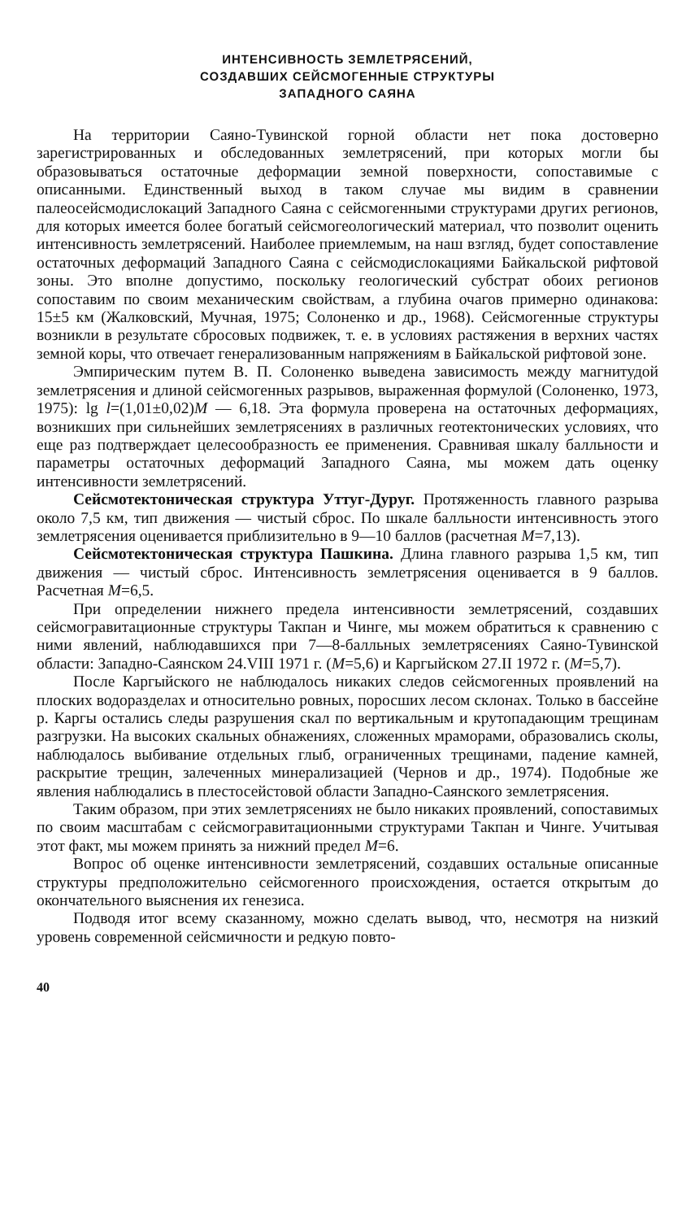ИНТЕНСИВНОСТЬ ЗЕМЛЕТРЯСЕНИЙ,
СОЗДАВШИХ СЕЙСМОГЕННЫЕ СТРУКТУРЫ
ЗАПАДНОГО САЯНА
На территории Саяно-Тувинской горной области нет пока достоверно зарегистрированных и обследованных землетрясений, при которых могли бы образовываться остаточные деформации земной поверхности, сопоставимые с описанными. Единственный выход в таком случае мы видим в сравнении палеосейсмодислокаций Западного Саяна с сейсмогенными структурами других регионов, для которых имеется более богатый сейсмогеологический материал, что позволит оценить интенсивность землетрясений. Наиболее приемлемым, на наш взгляд, будет сопоставление остаточных деформаций Западного Саяна с сейсмодислокациями Байкальской рифтовой зоны. Это вполне допустимо, поскольку геологический субстрат обоих регионов сопоставим по своим механическим свойствам, а глубина очагов примерно одинакова: 15±5 км (Жалковский, Мучная, 1975; Солоненко и др., 1968). Сейсмогенные структуры возникли в результате сбросовых подвижек, т. е. в условиях растяжения в верхних частях земной коры, что отвечает генерализованным напряжениям в Байкальской рифтовой зоне.
Эмпирическим путем В. П. Солоненко выведена зависимость между магнитудой землетрясения и длиной сейсмогенных разрывов, выраженная формулой (Солоненко, 1973, 1975): lg l=(1,01±0,02)M — 6,18. Эта формула проверена на остаточных деформациях, возникших при сильнейших землетрясениях в различных геотектонических условиях, что еще раз подтверждает целесообразность ее применения. Сравнивая шкалу балльности и параметры остаточных деформаций Западного Саяна, мы можем дать оценку интенсивности землетрясений.
Сейсмотектоническая структура Уттуг-Дуруг. Протяженность главного разрыва около 7,5 км, тип движения — чистый сброс. По шкале балльности интенсивность этого землетрясения оценивается приблизительно в 9—10 баллов (расчетная M=7,13).
Сейсмотектоническая структура Пашкина. Длина главного разрыва 1,5 км, тип движения — чистый сброс. Интенсивность землетрясения оценивается в 9 баллов. Расчетная M=6,5.
При определении нижнего предела интенсивности землетрясений, создавших сейсмогравитационные структуры Такпан и Чинге, мы можем обратиться к сравнению с ними явлений, наблюдавшихся при 7—8-балльных землетрясениях Саяно-Тувинской области: Западно-Саянском 24.VIII 1971 г. (M=5,6) и Каргыйском 27.II 1972 г. (M=5,7).
После Каргыйского не наблюдалось никаких следов сейсмогенных проявлений на плоских водоразделах и относительно ровных, поросших лесом склонах. Только в бассейне р. Каргы остались следы разрушения скал по вертикальным и крутопадающим трещинам разгрузки. На высоких скальных обнажениях, сложенных мраморами, образовались сколы, наблюдалось выбивание отдельных глыб, ограниченных трещинами, падение камней, раскрытие трещин, залеченных минерализацией (Чернов и др., 1974). Подобные же явления наблюдались в плестосейстовой области Западно-Саянского землетрясения.
Таким образом, при этих землетрясениях не было никаких проявлений, сопоставимых по своим масштабам с сейсмогравитационными структурами Такпан и Чинге. Учитывая этот факт, мы можем принять за нижний предел M=6.
Вопрос об оценке интенсивности землетрясений, создавших остальные описанные структуры предположительно сейсмогенного происхождения, остается открытым до окончательного выяснения их генезиса.
Подводя итог всему сказанному, можно сделать вывод, что, несмотря на низкий уровень современной сейсмичности и редкую повто-
40